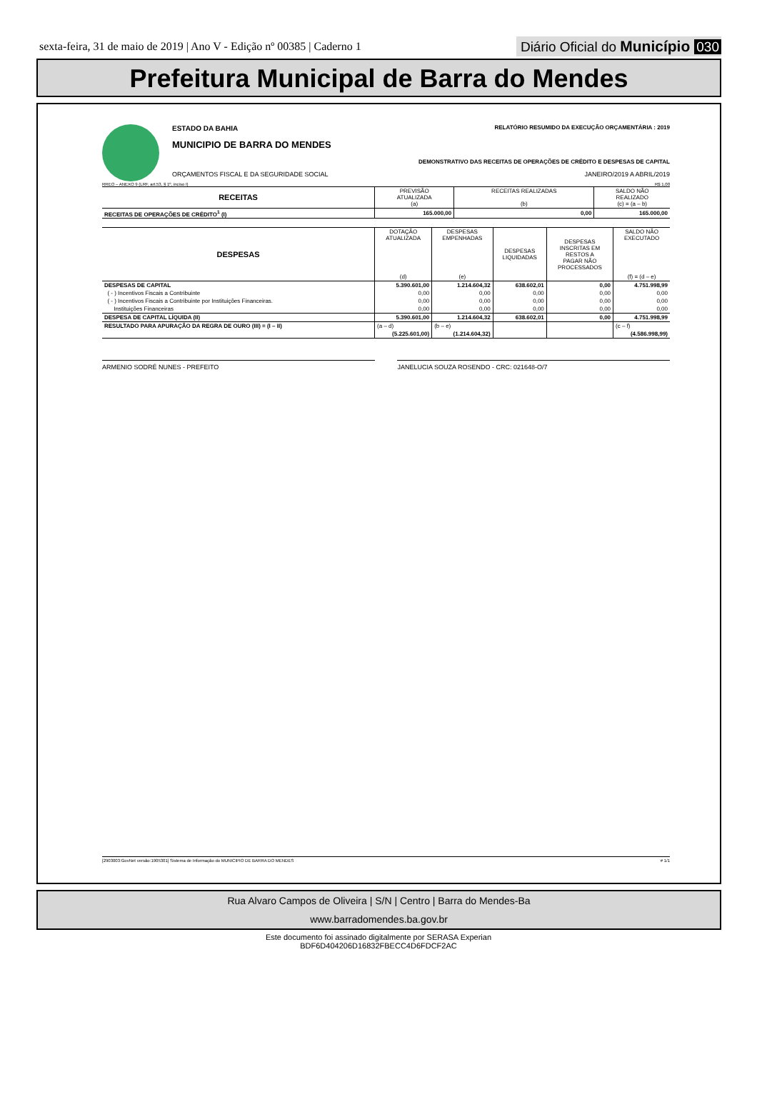sexta-feira, 31 de maio de 2019 | Ano V - Edição nº 00385 | Caderno 1
Diário Oficial do Município 030
Prefeitura Municipal de Barra do Mendes
ESTADO DA BAHIA RELATÓRIO RESUMIDO DA EXECUÇÃO ORÇAMENTÁRIA : 2019
MUNICIPIO DE BARRA DO MENDES
DEMONSTRATIVO DAS RECEITAS DE OPERAÇÕES DE CRÉDITO E DESPESAS DE CAPITAL
ORÇAMENTOS FISCAL E DA SEGURIDADE SOCIAL JANEIRO/2019 A ABRIL/2019
RREO – ANEXO 9 (LRF, art.53, § 1º, inciso I) R$ 1,00
| RECEITAS | PREVISÃO ATUALIZADA (a) | RECEITAS REALIZADAS (b) | SALDO NÃO REALIZADO (c) = (a – b) |
| --- | --- | --- | --- |
| RECEITAS DE OPERAÇÕES DE CRÉDITO<sup>1</sup> (I) | 165.000,00 | 0,00 | 165.000,00 |
| DESPESAS | DOTAÇÃO ATUALIZADA (d) | DESPESAS EMPENHADAS (e) | DESPESAS LIQUIDADAS | DESPESAS INSCRITAS EM RESTOS A PAGAR NÃO PROCESSADOS | SALDO NÃO EXECUTADO (f) = (d – e) |
| --- | --- | --- | --- | --- | --- |
| DESPESAS DE CAPITAL | 5.390.601,00 | 1.214.604,32 | 638.602,01 | 0,00 | 4.751.998,99 |
| ( - ) Incentivos Fiscais a Contribuinte | 0,00 | 0,00 | 0,00 | 0,00 | 0,00 |
| ( - ) Incentivos Fiscais a Contribuinte por Instituições Financeiras. | 0,00 | 0,00 | 0,00 | 0,00 | 0,00 |
| Instituições Financeiras | 0,00 | 0,00 | 0,00 | 0,00 | 0,00 |
| DESPESA DE CAPITAL LÍQUIDA (II) | 5.390.601,00 | 1.214.604,32 | 638.602,01 | 0,00 | 4.751.998,99 |
| RESULTADO PARA APURAÇÃO DA REGRA DE OURO (III) = (I – II) | (a – d) | (b – e) | | | (c – f) |
| | (5.225.601,00) | (1.214.604,32) | | | (4.586.998,99) |
ARMENIO SODRÉ NUNES - PREFEITO JANELUCIA SOUZA ROSENDO - CRC: 021648-O/7
[2903003:GovNet versão:1905301] Sistema de Informação do MUNICIPIO DE BARRA DO MENDES # 1/1
Rua Alvaro Campos de Oliveira | S/N | Centro | Barra do Mendes-Ba
www.barradomendes.ba.gov.br
Este documento foi assinado digitalmente por SERASA Experian
BDF6D404206D16832FBECC4D6FDCF2AC